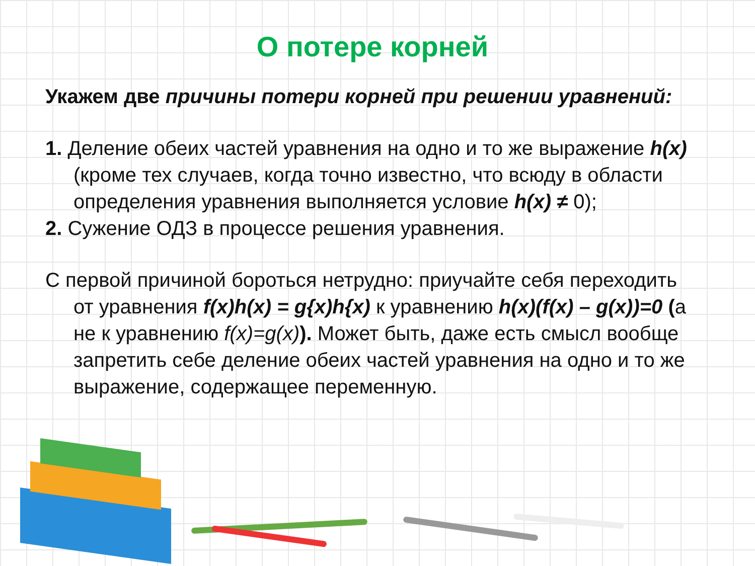О потере корней
Укажем две причины потери корней при решении уравнений:
1. Деление обеих частей уравнения на одно и то же выражение h(x) (кроме тех случаев, когда точно известно, что всюду в области определения уравнения выполняется условие h(x) ≠ 0);
2. Сужение ОДЗ в процессе решения уравнения.
С первой причиной бороться нетрудно: приучайте себя переходить от уравнения f(x)h(x) = g{x)h{x) к уравнению h(x)(f(x) – g(x))=0 (а не к уравнению f(x)=g(x)). Может быть, даже есть смысл вообще запретить себе деление обеих частей уравнения на одно и то же выражение, содержащее переменную.